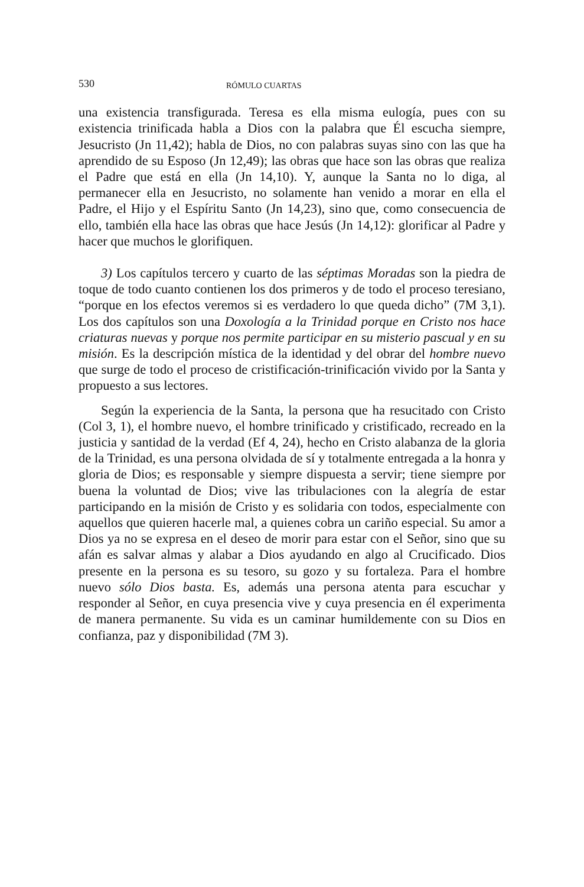530 RÓMULO CUARTAS
una existencia transfigurada. Teresa es ella misma eulogía, pues con su existencia trinificada habla a Dios con la palabra que Él escucha siempre, Jesucristo (Jn 11,42); habla de Dios, no con palabras suyas sino con las que ha aprendido de su Esposo (Jn 12,49); las obras que hace son las obras que realiza el Padre que está en ella (Jn 14,10). Y, aunque la Santa no lo diga, al permanecer ella en Jesucristo, no solamente han venido a morar en ella el Padre, el Hijo y el Espíritu Santo (Jn 14,23), sino que, como consecuencia de ello, también ella hace las obras que hace Jesús (Jn 14,12): glorificar al Padre y hacer que muchos le glorifiquen.
3) Los capítulos tercero y cuarto de las séptimas Moradas son la piedra de toque de todo cuanto contienen los dos primeros y de todo el proceso teresiano, “porque en los efectos veremos si es verdadero lo que queda dicho” (7M 3,1). Los dos capítulos son una Doxología a la Trinidad porque en Cristo nos hace criaturas nuevas y porque nos permite participar en su misterio pascual y en su misión. Es la descripción mística de la identidad y del obrar del hombre nuevo que surge de todo el proceso de cristificación-trinificación vivido por la Santa y propuesto a sus lectores.
Según la experiencia de la Santa, la persona que ha resucitado con Cristo (Col 3, 1), el hombre nuevo, el hombre trinificado y cristificado, recreado en la justicia y santidad de la verdad (Ef 4, 24), hecho en Cristo alabanza de la gloria de la Trinidad, es una persona olvidada de sí y totalmente entregada a la honra y gloria de Dios; es responsable y siempre dispuesta a servir; tiene siempre por buena la voluntad de Dios; vive las tribulaciones con la alegría de estar participando en la misión de Cristo y es solidaria con todos, especialmente con aquellos que quieren hacerle mal, a quienes cobra un cariño especial. Su amor a Dios ya no se expresa en el deseo de morir para estar con el Señor, sino que su afán es salvar almas y alabar a Dios ayudando en algo al Crucificado. Dios presente en la persona es su tesoro, su gozo y su fortaleza. Para el hombre nuevo sólo Dios basta. Es, además una persona atenta para escuchar y responder al Señor, en cuya presencia vive y cuya presencia en él experimenta de manera permanente. Su vida es un caminar humildemente con su Dios en confianza, paz y disponibilidad (7M 3).